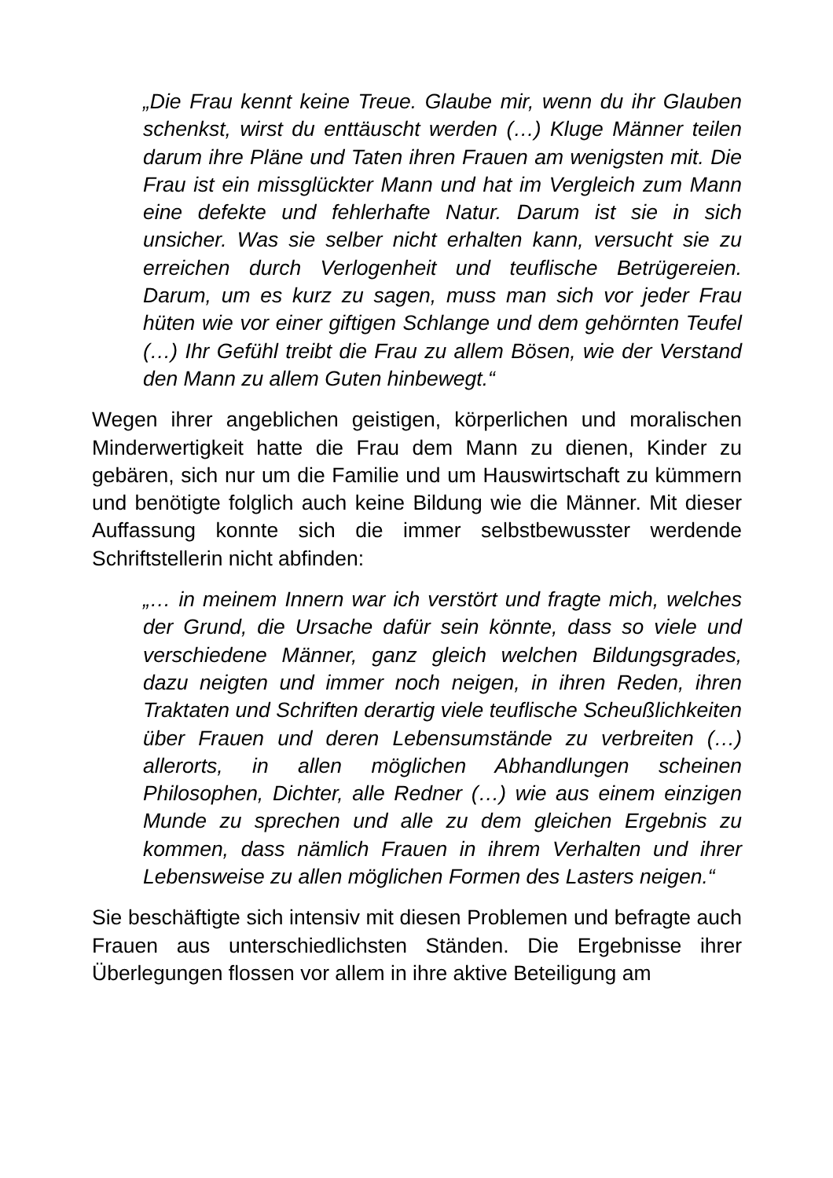„Die Frau kennt keine Treue. Glaube mir, wenn du ihr Glauben schenkst, wirst du enttäuscht werden (…) Kluge Männer teilen darum ihre Pläne und Taten ihren Frauen am wenigsten mit. Die Frau ist ein missglückter Mann und hat im Vergleich zum Mann eine defekte und fehlerhafte Natur. Darum ist sie in sich unsicher. Was sie selber nicht erhalten kann, versucht sie zu erreichen durch Verlogenheit und teuflische Betrügereien. Darum, um es kurz zu sagen, muss man sich vor jeder Frau hüten wie vor einer giftigen Schlange und dem gehörnten Teufel (…) Ihr Gefühl treibt die Frau zu allem Bösen, wie der Verstand den Mann zu allem Guten hinbewegt.“
Wegen ihrer angeblichen geistigen, körperlichen und moralischen Minderwertigkeit hatte die Frau dem Mann zu dienen, Kinder zu gebären, sich nur um die Familie und um Hauswirtschaft zu kümmern und benötigte folglich auch keine Bildung wie die Männer. Mit dieser Auffassung konnte sich die immer selbstbewusster werdende Schriftstellerin nicht abfinden:
„… in meinem Innern war ich verstört und fragte mich, welches der Grund, die Ursache dafür sein könnte, dass so viele und verschiedene Männer, ganz gleich welchen Bildungsgrades, dazu neigten und immer noch neigen, in ihren Reden, ihren Traktaten und Schriften derartig viele teuflische Scheußlichkeiten über Frauen und deren Lebensumstände zu verbreiten (…) allerorts, in allen möglichen Abhandlungen scheinen Philosophen, Dichter, alle Redner (…) wie aus einem einzigen Munde zu sprechen und alle zu dem gleichen Ergebnis zu kommen, dass nämlich Frauen in ihrem Verhalten und ihrer Lebensweise zu allen möglichen Formen des Lasters neigen.“
Sie beschäftigte sich intensiv mit diesen Problemen und befragte auch Frauen aus unterschiedlichsten Ständen. Die Ergebnisse ihrer Überlegungen flossen vor allem in ihre aktive Beteiligung am